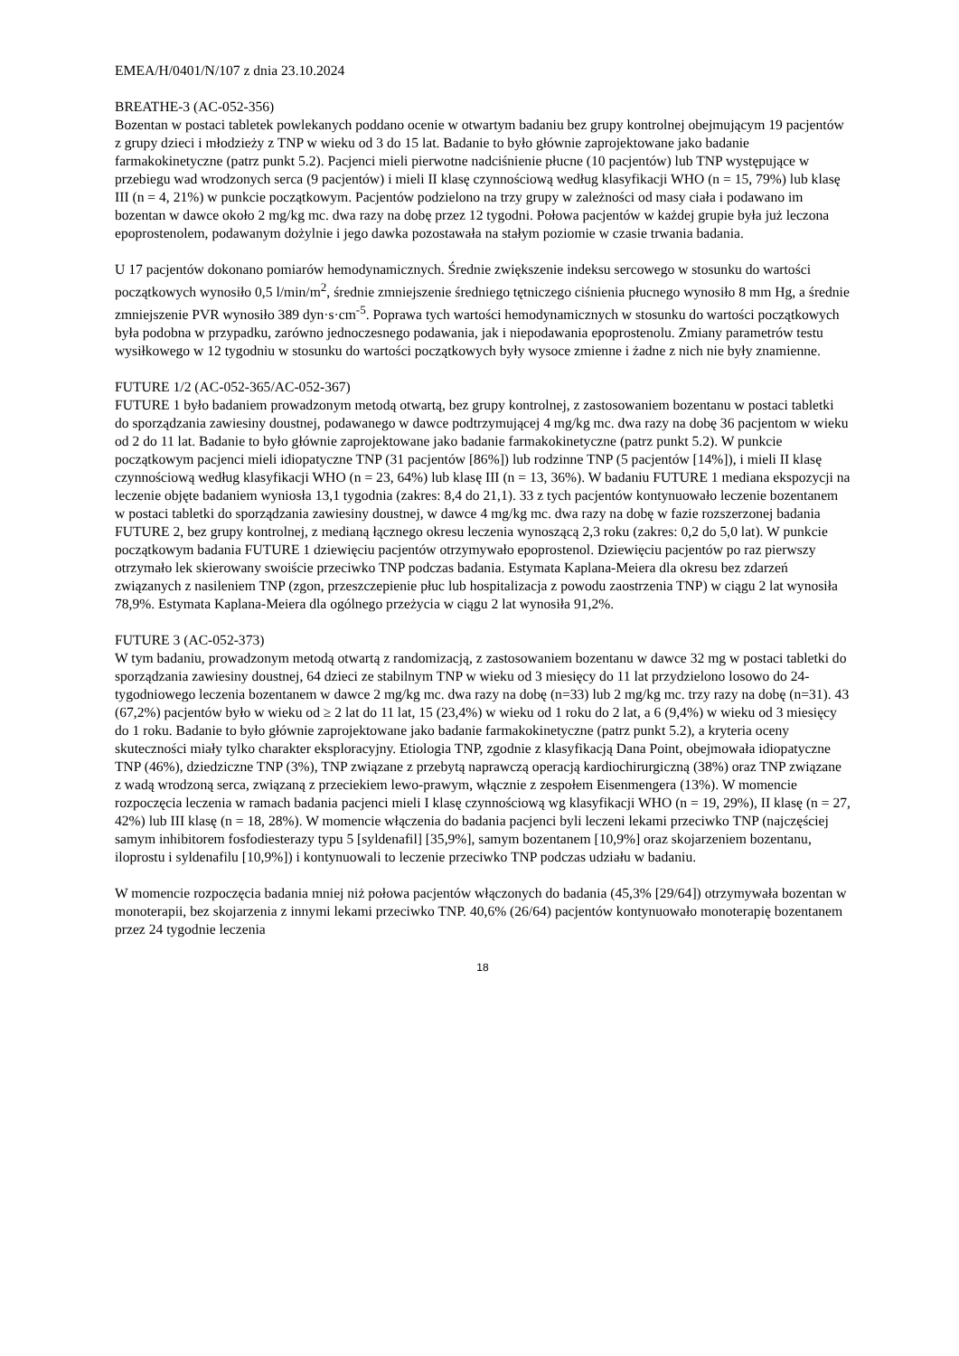EMEA/H/0401/N/107 z dnia 23.10.2024
BREATHE-3 (AC-052-356)
Bozentan w postaci tabletek powlekanych poddano ocenie w otwartym badaniu bez grupy kontrolnej obejmującym 19 pacjentów z grupy dzieci i młodzieży z TNP w wieku od 3 do 15 lat. Badanie to było głównie zaprojektowane jako badanie farmakokinetyczne (patrz punkt 5.2). Pacjenci mieli pierwotne nadciśnienie płucne (10 pacjentów) lub TNP występujące w przebiegu wad wrodzonych serca (9 pacjentów) i mieli II klasę czynnościową według klasyfikacji WHO (n = 15, 79%) lub klasę III (n = 4, 21%) w punkcie początkowym. Pacjentów podzielono na trzy grupy w zależności od masy ciała i podawano im bozentan w dawce około 2 mg/kg mc. dwa razy na dobę przez 12 tygodni. Połowa pacjentów w każdej grupie była już leczona epoprostenolem, podawanym dożylnie i jego dawka pozostawała na stałym poziomie w czasie trwania badania.
U 17 pacjentów dokonano pomiarów hemodynamicznych. Średnie zwiększenie indeksu sercowego w stosunku do wartości początkowych wynosiło 0,5 l/min/m<sup>2</sup>, średnie zmniejszenie średniego tętniczego ciśnienia płucnego wynosiło 8 mm Hg, a średnie zmniejszenie PVR wynosiło 389 dyn·s·cm<sup>-5</sup>. Poprawa tych wartości hemodynamicznych w stosunku do wartości początkowych była podobna w przypadku, zarówno jednoczesnego podawania, jak i niepodawania epoprostenolu. Zmiany parametrów testu wysiłkowego w 12 tygodniu w stosunku do wartości początkowych były wysoce zmienne i żadne z nich nie były znamienne.
FUTURE 1/2 (AC-052-365/AC-052-367)
FUTURE 1 było badaniem prowadzonym metodą otwartą, bez grupy kontrolnej, z zastosowaniem bozentanu w postaci tabletki do sporządzania zawiesiny doustnej, podawanego w dawce podtrzymującej 4 mg/kg mc. dwa razy na dobę 36 pacjentom w wieku od 2 do 11 lat. Badanie to było głównie zaprojektowane jako badanie farmakokinetyczne (patrz punkt 5.2). W punkcie początkowym pacjenci mieli idiopatyczne TNP (31 pacjentów [86%]) lub rodzinne TNP (5 pacjentów [14%]), i mieli II klasę czynnościową według klasyfikacji WHO (n = 23, 64%) lub klasę III (n = 13, 36%). W badaniu FUTURE 1 mediana ekspozycji na leczenie objęte badaniem wyniosła 13,1 tygodnia (zakres: 8,4 do 21,1). 33 z tych pacjentów kontynuowało leczenie bozentanem w postaci tabletki do sporządzania zawiesiny doustnej, w dawce 4 mg/kg mc. dwa razy na dobę w fazie rozszerzonej badania FUTURE 2, bez grupy kontrolnej, z medianą łącznego okresu leczenia wynoszącą 2,3 roku (zakres: 0,2 do 5,0 lat). W punkcie początkowym badania FUTURE 1 dziewięciu pacjentów otrzymywało epoprostenol. Dziewięciu pacjentów po raz pierwszy otrzymało lek skierowany swoiście przeciwko TNP podczas badania. Estymata Kaplana-Meiera dla okresu bez zdarzeń związanych z nasileniem TNP (zgon, przeszczepienie płuc lub hospitalizacja z powodu zaostrzenia TNP) w ciągu 2 lat wynosiła 78,9%. Estymata Kaplana-Meiera dla ogólnego przeżycia w ciągu 2 lat wynosiła 91,2%.
FUTURE 3 (AC-052-373)
W tym badaniu, prowadzonym metodą otwartą z randomizacją, z zastosowaniem bozentanu w dawce 32 mg w postaci tabletki do sporządzania zawiesiny doustnej, 64 dzieci ze stabilnym TNP w wieku od 3 miesięcy do 11 lat przydzielono losowo do 24-tygodniowego leczenia bozentanem w dawce 2 mg/kg mc. dwa razy na dobę (n=33) lub 2 mg/kg mc. trzy razy na dobę (n=31). 43 (67,2%) pacjentów było w wieku od ≥ 2 lat do 11 lat, 15 (23,4%) w wieku od 1 roku do 2 lat, a 6 (9,4%) w wieku od 3 miesięcy do 1 roku. Badanie to było głównie zaprojektowane jako badanie farmakokinetyczne (patrz punkt 5.2), a kryteria oceny skuteczności miały tylko charakter eksploracyjny. Etiologia TNP, zgodnie z klasyfikacją Dana Point, obejmowała idiopatyczne TNP (46%), dziedziczne TNP (3%), TNP związane z przebytą naprawczą operacją kardiochirurgiczną (38%) oraz TNP związane z wadą wrodzoną serca, związaną z przeciekiem lewo-prawym, włącznie z zespołem Eisenmengera (13%). W momencie rozpoczęcia leczenia w ramach badania pacjenci mieli I klasę czynnościową wg klasyfikacji WHO (n = 19, 29%), II klasę (n = 27, 42%) lub III klasę (n = 18, 28%). W momencie włączenia do badania pacjenci byli leczeni lekami przeciwko TNP (najczęściej samym inhibitorem fosfodiesterazy typu 5 [syldenafil] [35,9%], samym bozentanem [10,9%] oraz skojarzeniem bozentanu, iloprostu i syldenafilu [10,9%]) i kontynuowali to leczenie przeciwko TNP podczas udziału w badaniu.
W momencie rozpoczęcia badania mniej niż połowa pacjentów włączonych do badania (45,3% [29/64]) otrzymywała bozentan w monoterapii, bez skojarzenia z innymi lekami przeciwko TNP. 40,6% (26/64) pacjentów kontynuowało monoterapię bozentanem przez 24 tygodnie leczenia
18